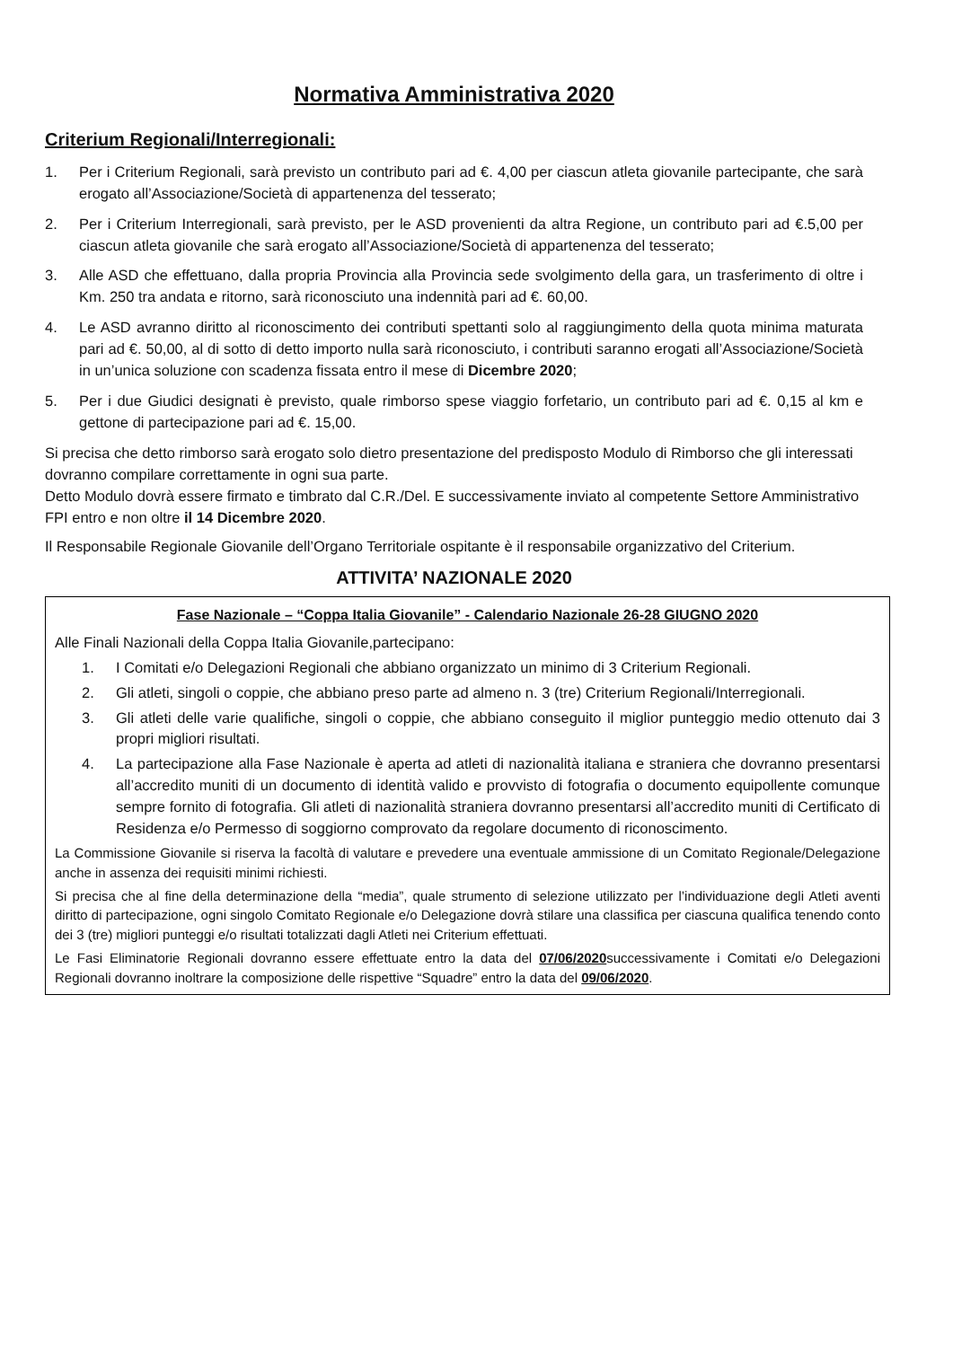Normativa Amministrativa 2020
Criterium Regionali/Interregionali:
1. Per i Criterium Regionali, sarà previsto un contributo pari ad €. 4,00 per ciascun atleta giovanile partecipante, che sarà erogato all’Associazione/Società di appartenenza del tesserato;
2. Per i Criterium Interregionali, sarà previsto, per le ASD provenienti da altra Regione, un contributo pari ad €.5,00 per ciascun atleta giovanile che sarà erogato all’Associazione/Società di appartenenza del tesserato;
3. Alle ASD che effettuano, dalla propria Provincia alla Provincia sede svolgimento della gara, un trasferimento di oltre i Km. 250 tra andata e ritorno, sarà riconosciuto una indennità pari ad €. 60,00.
4. Le ASD avranno diritto al riconoscimento dei contributi spettanti solo al raggiungimento della quota minima maturata pari ad €. 50,00, al di sotto di detto importo nulla sarà riconosciuto, i contributi saranno erogati all’Associazione/Società in un’unica soluzione con scadenza fissata entro il mese di Dicembre 2020;
5. Per i due Giudici designati è previsto, quale rimborso spese viaggio forfetario, un contributo pari ad €. 0,15 al km e gettone di partecipazione pari ad €. 15,00.
Si precisa che detto rimborso sarà erogato solo dietro presentazione del predisposto Modulo di Rimborso che gli interessati dovranno compilare correttamente in ogni sua parte.
Detto Modulo dovrà essere firmato e timbrato dal C.R./Del. E successivamente inviato al competente Settore Amministrativo FPI entro e non oltre il 14 Dicembre 2020.
Il Responsabile Regionale Giovanile dell’Organo Territoriale ospitante è il responsabile organizzativo del Criterium.
ATTIVITA’ NAZIONALE 2020
Fase Nazionale – “Coppa Italia Giovanile” - Calendario Nazionale 26-28 GIUGNO 2020
Alle Finali Nazionali della Coppa Italia Giovanile,partecipano:
1. I Comitati e/o Delegazioni Regionali che abbiano organizzato un minimo di 3 Criterium Regionali.
2. Gli atleti, singoli o coppie, che abbiano preso parte ad almeno n. 3 (tre) Criterium Regionali/Interregionali.
3. Gli atleti delle varie qualifiche, singoli o coppie, che abbiano conseguito il miglior punteggio medio ottenuto dai 3 propri migliori risultati.
4. La partecipazione alla Fase Nazionale è aperta ad atleti di nazionalità italiana e straniera che dovranno presentarsi all’accredito muniti di un documento di identità valido e provvisto di fotografia o documento equipollente comunque sempre fornito di fotografia. Gli atleti di nazionalità straniera dovranno presentarsi all’accredito muniti di Certificato di Residenza e/o Permesso di soggiorno comprovato da regolare documento di riconoscimento.
La Commissione Giovanile si riserva la facoltà di valutare e prevedere una eventuale ammissione di un Comitato Regionale/Delegazione anche in assenza dei requisiti minimi richiesti.
Si precisa che al fine della determinazione della “media”, quale strumento di selezione utilizzato per l’individuazione degli Atleti aventi diritto di partecipazione, ogni singolo Comitato Regionale e/o Delegazione dovrà stilare una classifica per ciascuna qualifica tenendo conto dei 3 (tre) migliori punteggi e/o risultati totalizzati dagli Atleti nei Criterium effettuati.
Le Fasi Eliminatorie Regionali dovranno essere effettuate entro la data del 07/06/2020successivamente i Comitati e/o Delegazioni Regionali dovranno inoltrare la composizione delle rispettive “Squadre” entro la data del 09/06/2020.